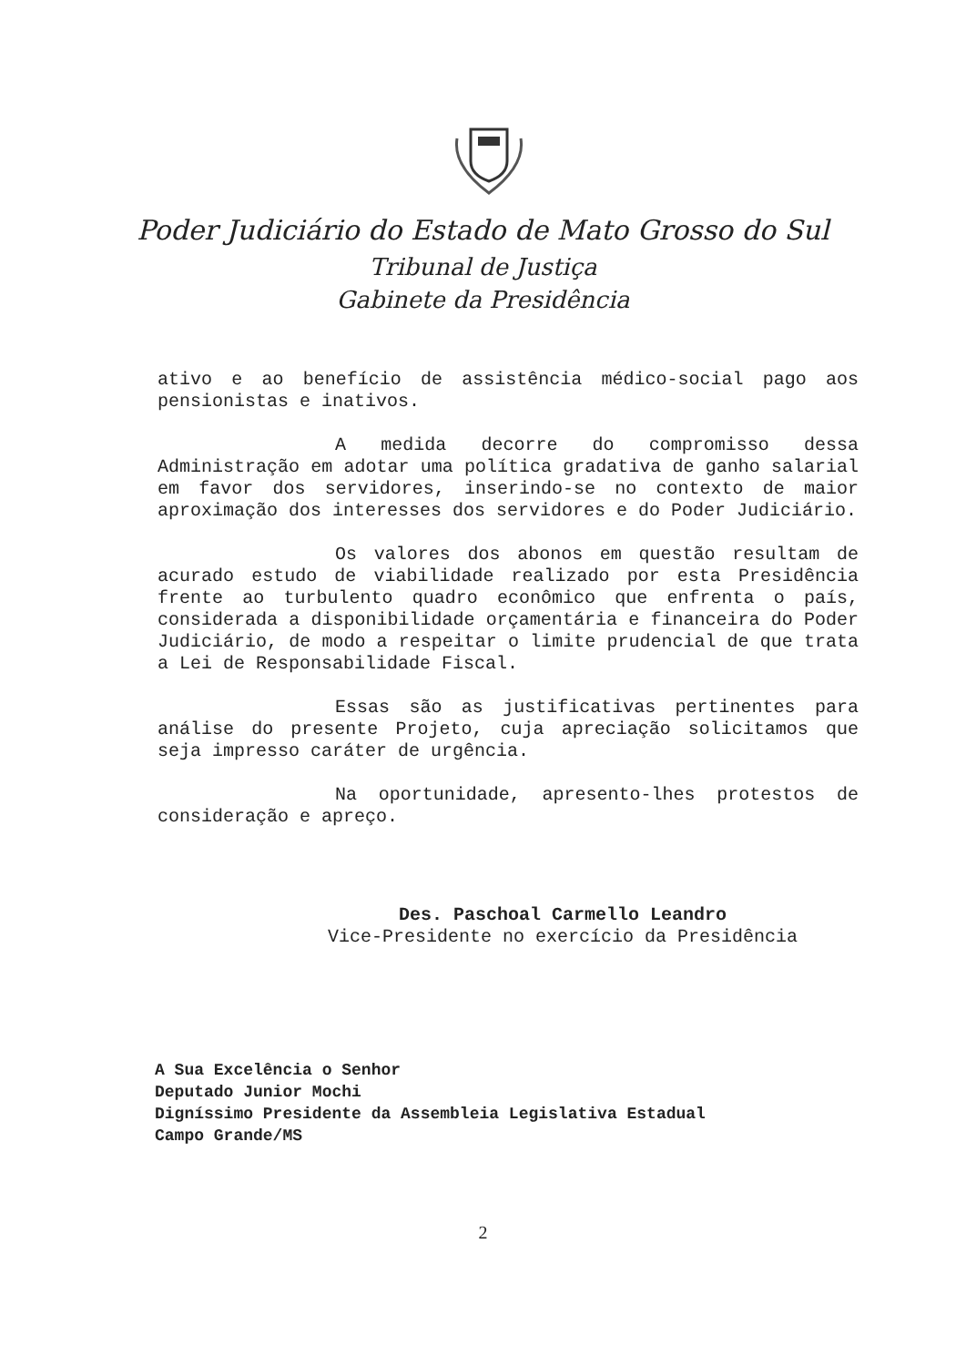Poder Judiciário do Estado de Mato Grosso do Sul
Tribunal de Justiça
Gabinete da Presidência
ativo e ao benefício de assistência médico-social pago aos pensionistas e inativos.
A medida decorre do compromisso dessa Administração em adotar uma política gradativa de ganho salarial em favor dos servidores, inserindo-se no contexto de maior aproximação dos interesses dos servidores e do Poder Judiciário.
Os valores dos abonos em questão resultam de acurado estudo de viabilidade realizado por esta Presidência frente ao turbulento quadro econômico que enfrenta o país, considerada a disponibilidade orçamentária e financeira do Poder Judiciário, de modo a respeitar o limite prudencial de que trata a Lei de Responsabilidade Fiscal.
Essas são as justificativas pertinentes para análise do presente Projeto, cuja apreciação solicitamos que seja impresso caráter de urgência.
Na oportunidade, apresento-lhes protestos de consideração e apreço.
Des. Paschoal Carmello Leandro
Vice-Presidente no exercício da Presidência
A Sua Excelência o Senhor
Deputado Junior Mochi
Digníssimo Presidente da Assembleia Legislativa Estadual
Campo Grande/MS
2